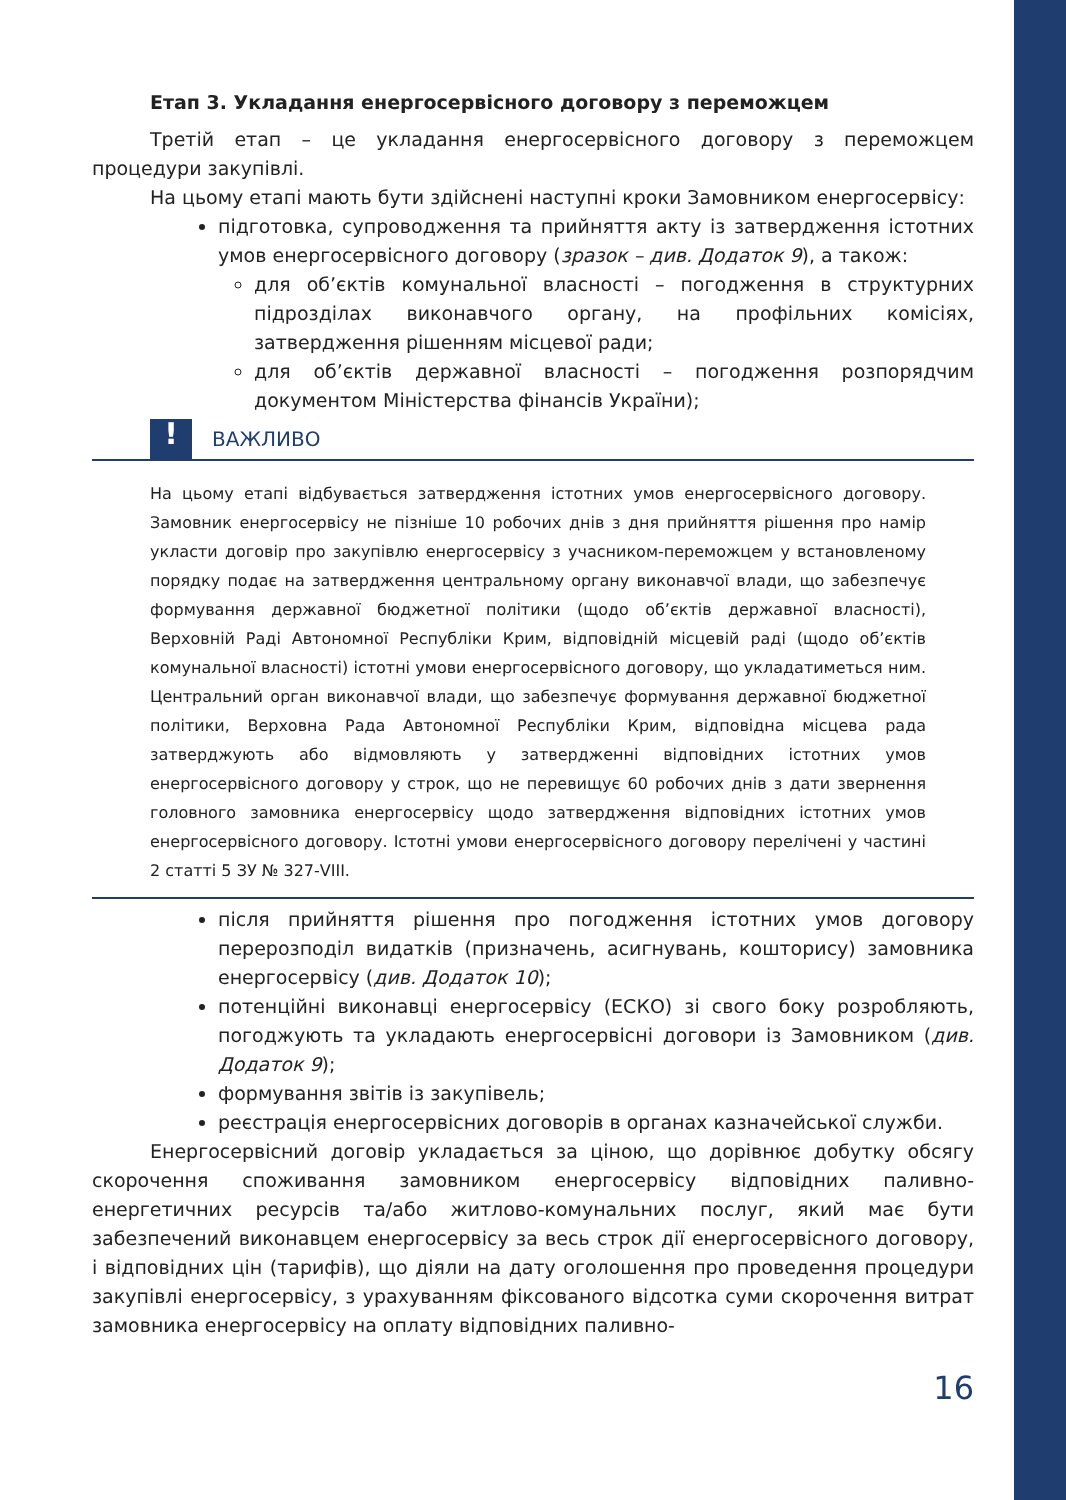Етап 3. Укладання енергосервісного договору з переможцем
Третій етап – це укладання енергосервісного договору з переможцем процедури закупівлі.
На цьому етапі мають бути здійснені наступні кроки Замовником енергосервісу:
підготовка, супроводження та прийняття акту із затвердження істотних умов енергосервісного договору (зразок – див. Додаток 9), а також:
для об’єктів комунальної власності – погодження в структурних підрозділах виконавчого органу, на профільних комісіях, затвердження рішенням місцевої ради;
для об’єктів державної власності – погодження розпорядчим документом Міністерства фінансів України);
!
ВАЖЛИВО
На цьому етапі відбувається затвердження істотних умов енергосервісного договору. Замовник енергосервісу не пізніше 10 робочих днів з дня прийняття рішення про намір укласти договір про закупівлю енергосервісу з учасником-переможцем у встановленому порядку подає на затвердження центральному органу виконавчої влади, що забезпечує формування державної бюджетної політики (щодо об’єктів державної власності), Верховній Раді Автономної Республіки Крим, відповідній місцевій раді (щодо об’єктів комунальної власності) істотні умови енергосервісного договору, що укладатиметься ним. Центральний орган виконавчої влади, що забезпечує формування державної бюджетної політики, Верховна Рада Автономної Республіки Крим, відповідна місцева рада затверджують або відмовляють у затвердженні відповідних істотних умов енергосервісного договору у строк, що не перевищує 60 робочих днів з дати звернення головного замовника енергосервісу щодо затвердження відповідних істотних умов енергосервісного договору. Істотні умови енергосервісного договору перелічені у частині 2 статті 5 ЗУ № 327-VIII.
після прийняття рішення про погодження істотних умов договору перерозподіл видатків (призначень, асигнувань, кошторису) замовника енергосервісу (див. Додаток 10);
потенційні виконавці енергосервісу (ЕСКО) зі свого боку розробляють, погоджують та укладають енергосервісні договори із Замовником (див. Додаток 9);
формування звітів із закупівель;
реєстрація енергосервісних договорів в органах казначейської служби.
Енергосервісний договір укладається за ціною, що дорівнює добутку обсягу скорочення споживання замовником енергосервісу відповідних паливно-енергетичних ресурсів та/або житлово-комунальних послуг, який має бути забезпечений виконавцем енергосервісу за весь строк дії енергосервісного договору, і відповідних цін (тарифів), що діяли на дату оголошення про проведення процедури закупівлі енергосервісу, з урахуванням фіксованого відсотка суми скорочення витрат замовника енергосервісу на оплату відповідних паливно-
16